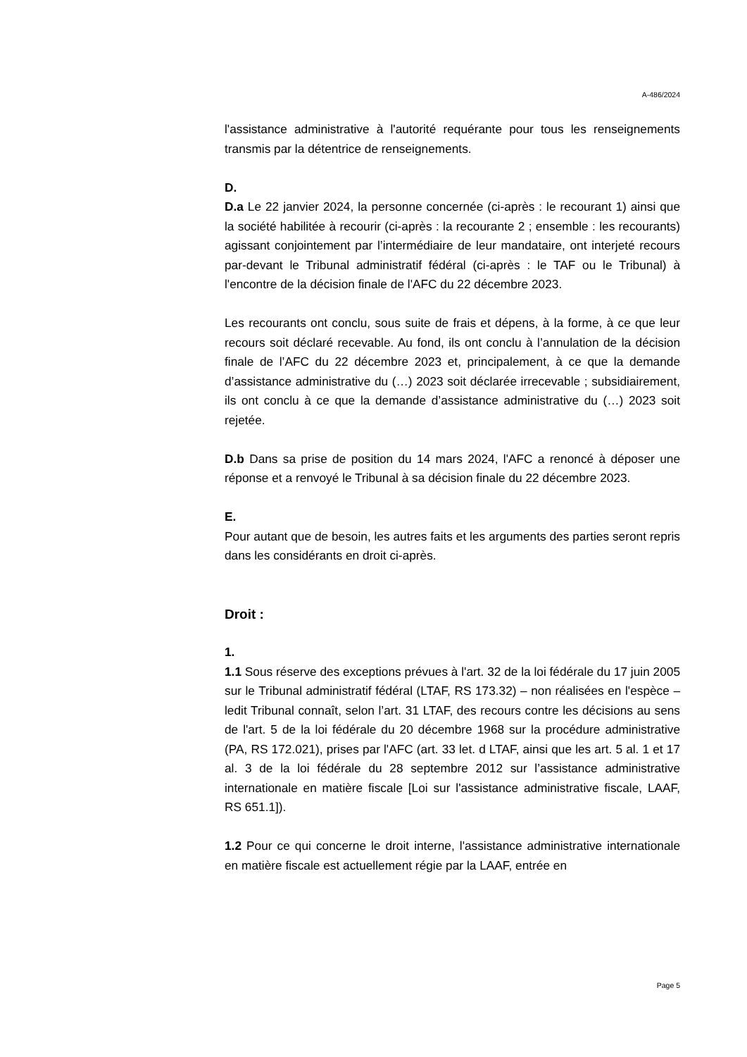A-486/2024
l'assistance administrative à l'autorité requérante pour tous les renseignements transmis par la détentrice de renseignements.
D.
D.a Le 22 janvier 2024, la personne concernée (ci-après : le recourant 1) ainsi que la société habilitée à recourir (ci-après : la recourante 2 ; ensemble : les recourants) agissant conjointement par l’intermédiaire de leur mandataire, ont interjeté recours par-devant le Tribunal administratif fédéral (ci-après : le TAF ou le Tribunal) à l'encontre de la décision finale de l'AFC du 22 décembre 2023.
Les recourants ont conclu, sous suite de frais et dépens, à la forme, à ce que leur recours soit déclaré recevable. Au fond, ils ont conclu à l’annulation de la décision finale de l’AFC du 22 décembre 2023 et, principalement, à ce que la demande d’assistance administrative du (…) 2023 soit déclarée irrecevable ; subsidiairement, ils ont conclu à ce que la demande d’assistance administrative du (…) 2023 soit rejetée.
D.b Dans sa prise de position du 14 mars 2024, l'AFC a renoncé à déposer une réponse et a renvoyé le Tribunal à sa décision finale du 22 décembre 2023.
E.
Pour autant que de besoin, les autres faits et les arguments des parties seront repris dans les considérants en droit ci-après.
Droit :
1.
1.1 Sous réserve des exceptions prévues à l'art. 32 de la loi fédérale du 17 juin 2005 sur le Tribunal administratif fédéral (LTAF, RS 173.32) – non réalisées en l'espèce – ledit Tribunal connaît, selon l’art. 31 LTAF, des recours contre les décisions au sens de l'art. 5 de la loi fédérale du 20 décembre 1968 sur la procédure administrative (PA, RS 172.021), prises par l'AFC (art. 33 let. d LTAF, ainsi que les art. 5 al. 1 et 17 al. 3 de la loi fédérale du 28 septembre 2012 sur l’assistance administrative internationale en matière fiscale [Loi sur l'assistance administrative fiscale, LAAF, RS 651.1]).
1.2 Pour ce qui concerne le droit interne, l'assistance administrative internationale en matière fiscale est actuellement régie par la LAAF, entrée en
Page 5